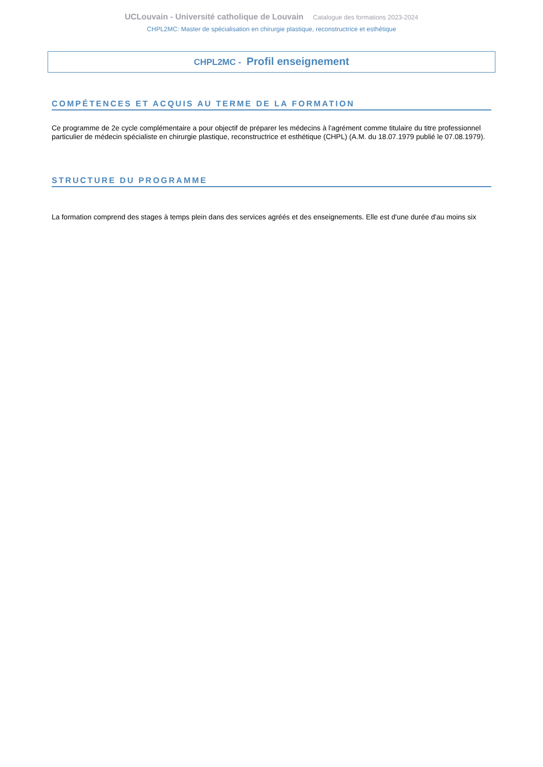UCLouvain - Université catholique de Louvain Catalogue des formations 2023-2024
CHPL2MC: Master de spécialisation en chirurgie plastique, reconstructrice et esthétique
CHPL2MC - Profil enseignement
COMPÉTENCES ET ACQUIS AU TERME DE LA FORMATION
Ce programme de 2e cycle complémentaire a pour objectif de préparer les médecins à l'agrément comme titulaire du titre professionnel particulier de médecin spécialiste en chirurgie plastique, reconstructrice et esthétique (CHPL) (A.M. du 18.07.1979 publié le 07.08.1979).
STRUCTURE DU PROGRAMME
La formation comprend des stages à temps plein dans des services agréés et des enseignements. Elle est d'une durée d'au moins six